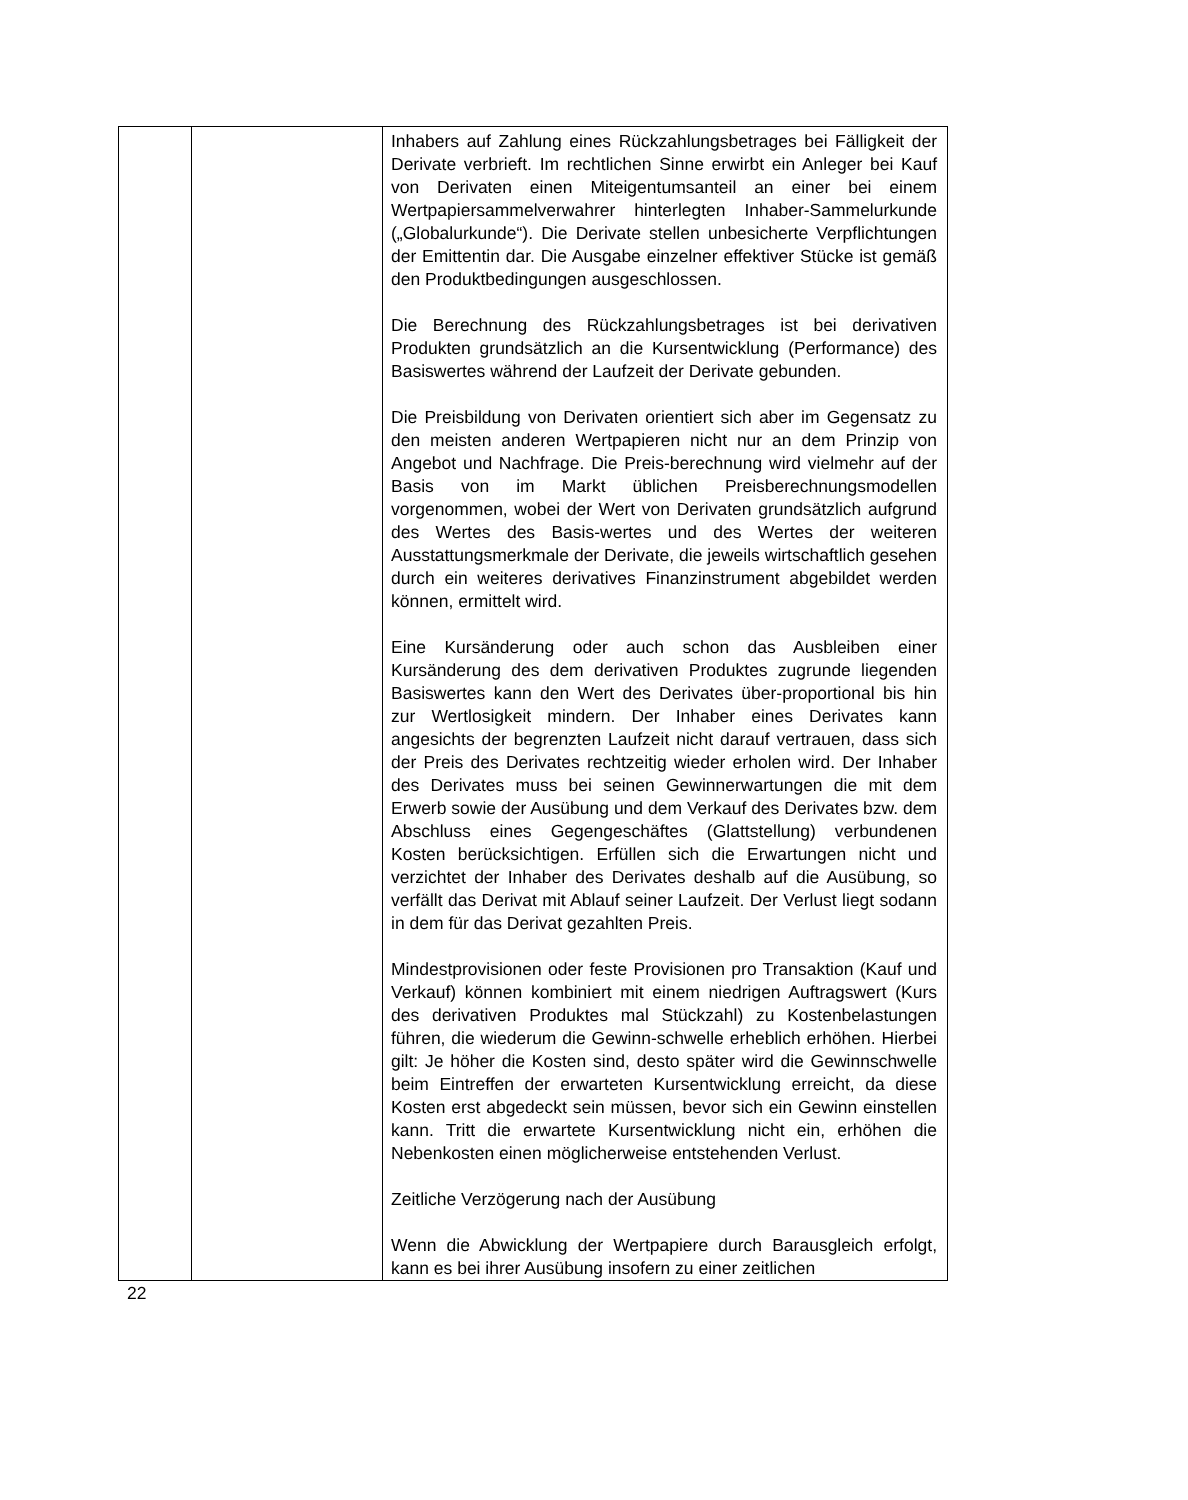| | | Inhabers auf Zahlung eines Rückzahlungsbetrages bei Fälligkeit der Derivate verbrieft. Im rechtlichen Sinne erwirbt ein Anleger bei Kauf von Derivaten einen Miteigentumsanteil an einer bei einem Wertpapiersammelverwahrer hinterlegten Inhaber-Sammelurkunde („Globalurkunde“). Die Derivate stellen unbesicherte Verpflichtungen der Emittentin dar. Die Ausgabe einzelner effektiver Stücke ist gemäß den Produktbedingungen ausgeschlossen. Die Berechnung des Rückzahlungsbetrages ist bei derivativen Produkten grundsätzlich an die Kursentwicklung (Performance) des Basiswertes während der Laufzeit der Derivate gebunden. Die Preisbildung von Derivaten orientiert sich aber im Gegensatz zu den meisten anderen Wertpapieren nicht nur an dem Prinzip von Angebot und Nachfrage. Die Preis-berechnung wird vielmehr auf der Basis von im Markt üblichen Preisberechnungsmodellen vorgenommen, wobei der Wert von Derivaten grundsätzlich aufgrund des Wertes des Basis-wertes und des Wertes der weiteren Ausstattungsmerkmale der Derivate, die jeweils wirtschaftlich gesehen durch ein weiteres derivatives Finanzinstrument abgebildet werden können, ermittelt wird. Eine Kursänderung oder auch schon das Ausbleiben einer Kursänderung des dem derivativen Produktes zugrunde liegenden Basiswertes kann den Wert des Derivates über-proportional bis hin zur Wertlosigkeit mindern. Der Inhaber eines Derivates kann angesichts der begrenzten Laufzeit nicht darauf vertrauen, dass sich der Preis des Derivates rechtzeitig wieder erholen wird. Der Inhaber des Derivates muss bei seinen Gewinnerwartungen die mit dem Erwerb sowie der Ausübung und dem Verkauf des Derivates bzw. dem Abschluss eines Gegengeschäftes (Glattstellung) verbundenen Kosten berücksichtigen. Erfüllen sich die Erwartungen nicht und verzichtet der Inhaber des Derivates deshalb auf die Ausübung, so verfällt das Derivat mit Ablauf seiner Laufzeit. Der Verlust liegt sodann in dem für das Derivat gezahlten Preis. Mindestprovisionen oder feste Provisionen pro Transaktion (Kauf und Verkauf) können kombiniert mit einem niedrigen Auftragswert (Kurs des derivativen Produktes mal Stückzahl) zu Kostenbelastungen führen, die wiederum die Gewinn-schwelle erheblich erhöhen. Hierbei gilt: Je höher die Kosten sind, desto später wird die Gewinnschwelle beim Eintreffen der erwarteten Kursentwicklung erreicht, da diese Kosten erst abgedeckt sein müssen, bevor sich ein Gewinn einstellen kann. Tritt die erwartete Kursentwicklung nicht ein, erhöhen die Nebenkosten einen möglicherweise entstehenden Verlust. Zeitliche Verzögerung nach der Ausübung Wenn die Abwicklung der Wertpapiere durch Barausgleich erfolgt, kann es bei ihrer Ausübung insofern zu einer zeitlichen |
22